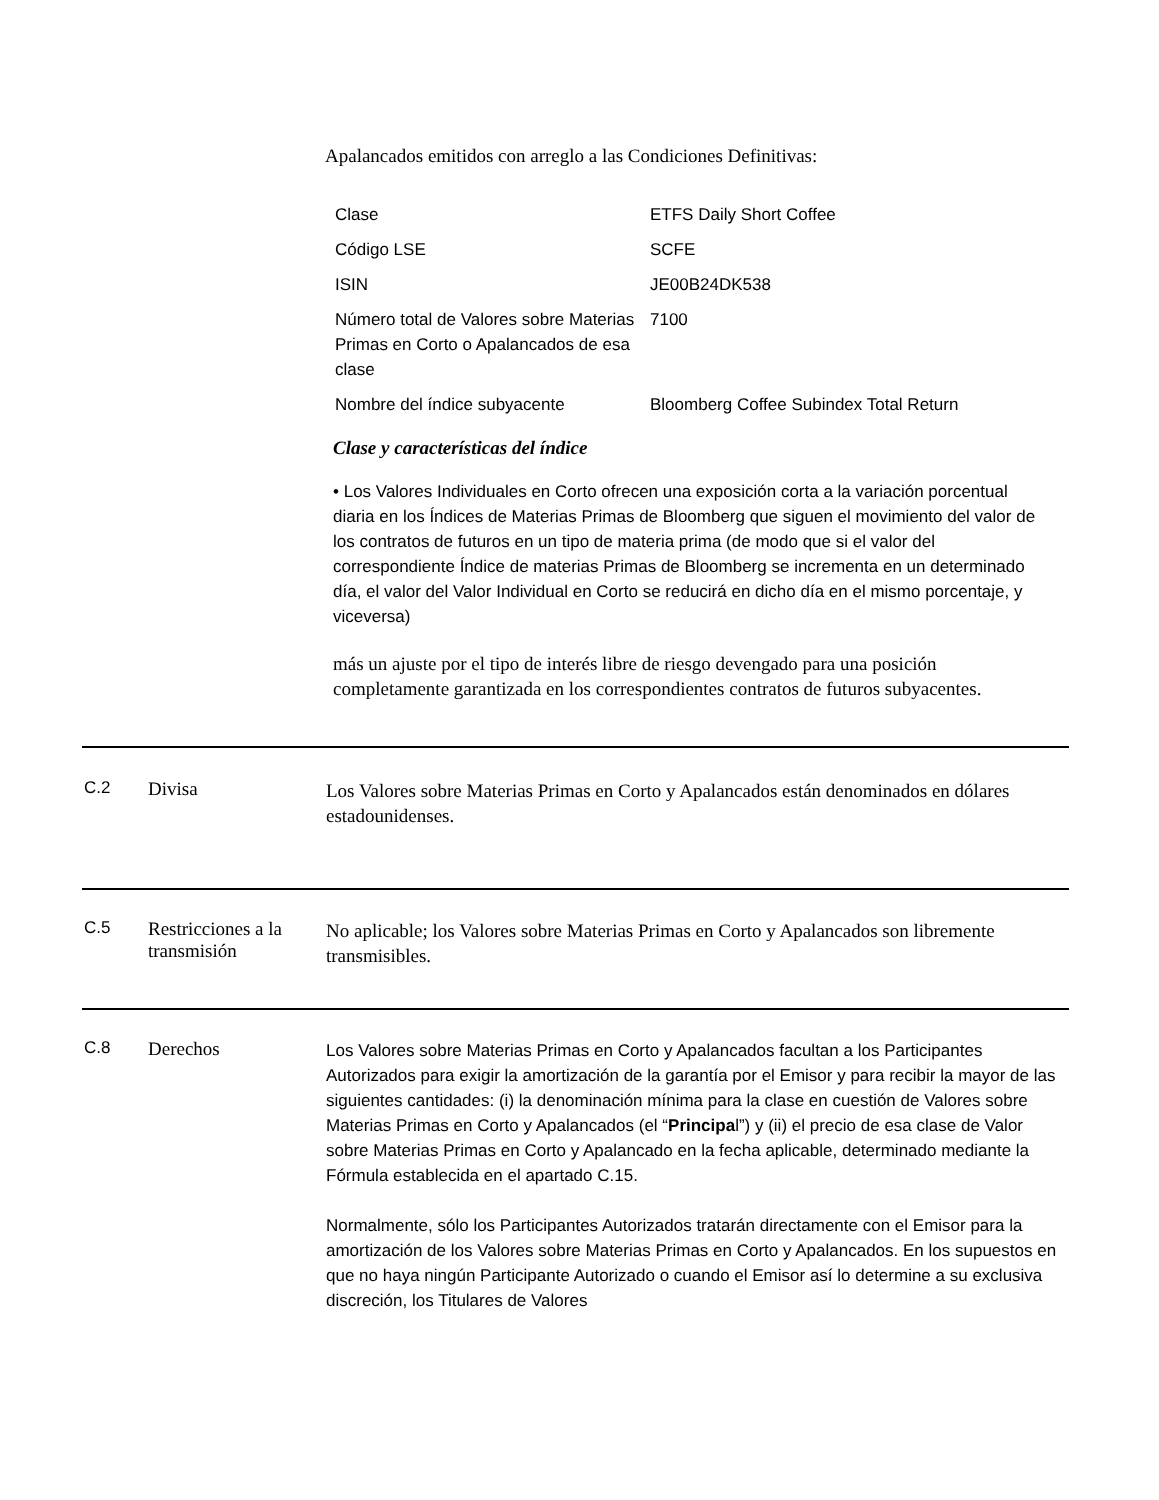Apalancados emitidos con arreglo a las Condiciones Definitivas:
| Clase | ETFS Daily Short Coffee |
| Código LSE | SCFE |
| ISIN | JE00B24DK538 |
| Número total de Valores sobre Materias Primas en Corto o Apalancados de esa clase | 7100 |
| Nombre del índice subyacente | Bloomberg Coffee Subindex Total Return |
Clase y características del índice
• Los Valores Individuales en Corto ofrecen una exposición corta a la variación porcentual diaria en los Índices de Materias Primas de Bloomberg que siguen el movimiento del valor de los contratos de futuros en un tipo de materia prima (de modo que si el valor del correspondiente Índice de materias Primas de Bloomberg se incrementa en un determinado día, el valor del Valor Individual en Corto se reducirá en dicho día en el mismo porcentaje, y viceversa)
más un ajuste por el tipo de interés libre de riesgo devengado para una posición completamente garantizada en los correspondientes contratos de futuros subyacentes.
C.2 Divisa
Los Valores sobre Materias Primas en Corto y Apalancados están denominados en dólares estadounidenses.
C.5 Restricciones a la transmisión
No aplicable; los Valores sobre Materias Primas en Corto y Apalancados son libremente transmisibles.
C.8 Derechos
Los Valores sobre Materias Primas en Corto y Apalancados facultan a los Participantes Autorizados para exigir la amortización de la garantía por el Emisor y para recibir la mayor de las siguientes cantidades: (i) la denominación mínima para la clase en cuestión de Valores sobre Materias Primas en Corto y Apalancados (el “Principal”) y (ii) el precio de esa clase de Valor sobre Materias Primas en Corto y Apalancado en la fecha aplicable, determinado mediante la Fórmula establecida en el apartado C.15.
Normalmente, sólo los Participantes Autorizados tratarán directamente con el Emisor para la amortización de los Valores sobre Materias Primas en Corto y Apalancados. En los supuestos en que no haya ningún Participante Autorizado o cuando el Emisor así lo determine a su exclusiva discreción, los Titulares de Valores